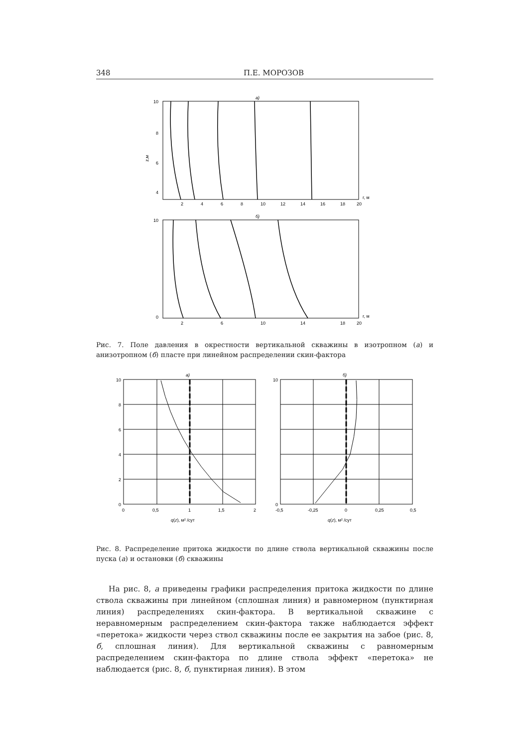348 П.Е. МОРОЗОВ
а)
10
8
6
4
z,м
r, м
2
4
6
8
10
12
14
16
18
20
б)
10
0
r, м
2
6
10
14
18
20
Рис. 7. Поле давления в окрестности вертикальной скважины в изотропном (а) и анизотропном (б) пласте при линейном распределении скин-фактора
а)
10
8
6
4
2
0
0
0,5
1
1,5
2
q(z), м² /сут
б)
10
0
-0,5
-0,25
0
0,25
0,5
q(z), м² /сут
Рис. 8. Распределение притока жидкости по длине ствола вертикальной скважины после пуска (а) и остановки (б) скважины
На рис. 8, а приведены графики распределения притока жидкости по длине ствола скважины при линейном (сплошная линия) и равномерном (пунктирная линия) распределениях скин-фактора. В вертикальной скважине с неравномерным распределением скин-фактора также наблюдается эффект «перетока» жидкости через ствол скважины после ее закрытия на забое (рис. 8, б, сплошная линия). Для вертикальной скважины с равномерным распределением скин-фактора по длине ствола эффект «перетока» не наблюдается (рис. 8, б, пунктирная линия). В этом